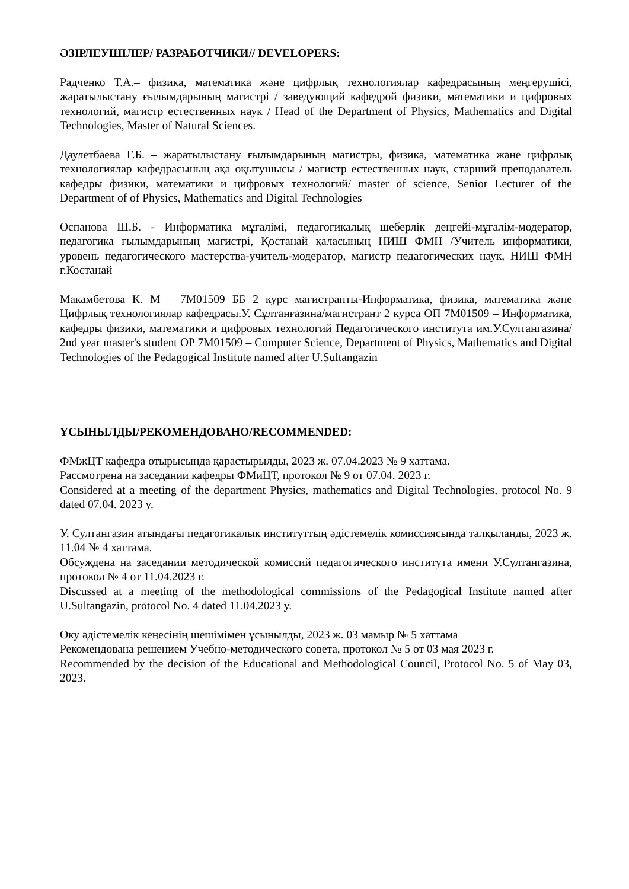ӘЗІРЛЕУШІЛЕР/ РАЗРАБОТЧИКИ// DEVELOPERS:
Радченко Т.А.– физика, математика және цифрлық технологиялар кафедрасының меңгерушісі, жаратылыстану ғылымдарының магистрі / заведующий кафедрой физики, математики и цифровых технологий, магистр естественных наук / Head of the Department of Physics, Mathematics and Digital Technologies, Master of Natural Sciences.
Даулетбаева Г.Б. – жаратылыстану ғылымдарының магистры, физика, математика және цифрлық технологиялар кафедрасының ақа оқытушысы / магистр естественных наук, старший преподаватель кафедры физики, математики и цифровых технологий/ master of science, Senior Lecturer of the Department of of Physics, Mathematics and Digital Technologies
Оспанова Ш.Б. - Информатика мұғалімі, педагогикалық шеберлік деңгейі-мұғалім-модератор, педагогика ғылымдарының магистрі, Қостанай қаласының НИШ ФМН /Учитель информатики, уровень педагогического мастерства-учитель-модератор, магистр педагогических наук, НИШ ФМН г.Костанай
Макамбетова К. М – 7М01509 ББ 2 курс магистранты-Информатика, физика, математика және Цифрлық технологиялар кафедрасы.У. Сұлтанғазина/магистрант 2 курса ОП 7М01509 – Информатика, кафедры физики, математики и цифровых технологий Педагогического института им.У.Султангазина/ 2nd year master's student OP 7M01509 – Computer Science, Department of Physics, Mathematics and Digital Technologies of the Pedagogical Institute named after U.Sultangazin
ҰСЫНЫЛДЫ/РЕКОМЕНДОВАНО/RECOMMENDED:
ФМжЦТ кафедра отырысында қарастырылды, 2023 ж. 07.04.2023 № 9 хаттама.
Рассмотрена на заседании кафедры ФМиЦТ, протокол № 9 от 07.04. 2023 г.
Considered at a meeting of the department Physics, mathematics and Digital Technologies, protocol No. 9 dated 07.04. 2023 y.
У. Султангазин атындағы педагогикалык институттың әдістемелік комиссиясында талқыланды, 2023 ж. 11.04 № 4 хаттама.
Обсуждена на заседании методической комиссий педагогического института имени У.Султангазина, протокол № 4 от 11.04.2023 г.
Discussed at a meeting of the methodological commissions of the Pedagogical Institute named after U.Sultangazin, protocol No. 4 dated 11.04.2023 y.
Оку әдістемелік кеңесінің шешімімен ұсынылды, 2023 ж. 03 мамыр № 5 хаттама
Рекомендована решением Учебно-методического совета, протокол № 5 от 03 мая 2023 г.
Recommended by the decision of the Educational and Methodological Council, Protocol No. 5 of May 03, 2023.